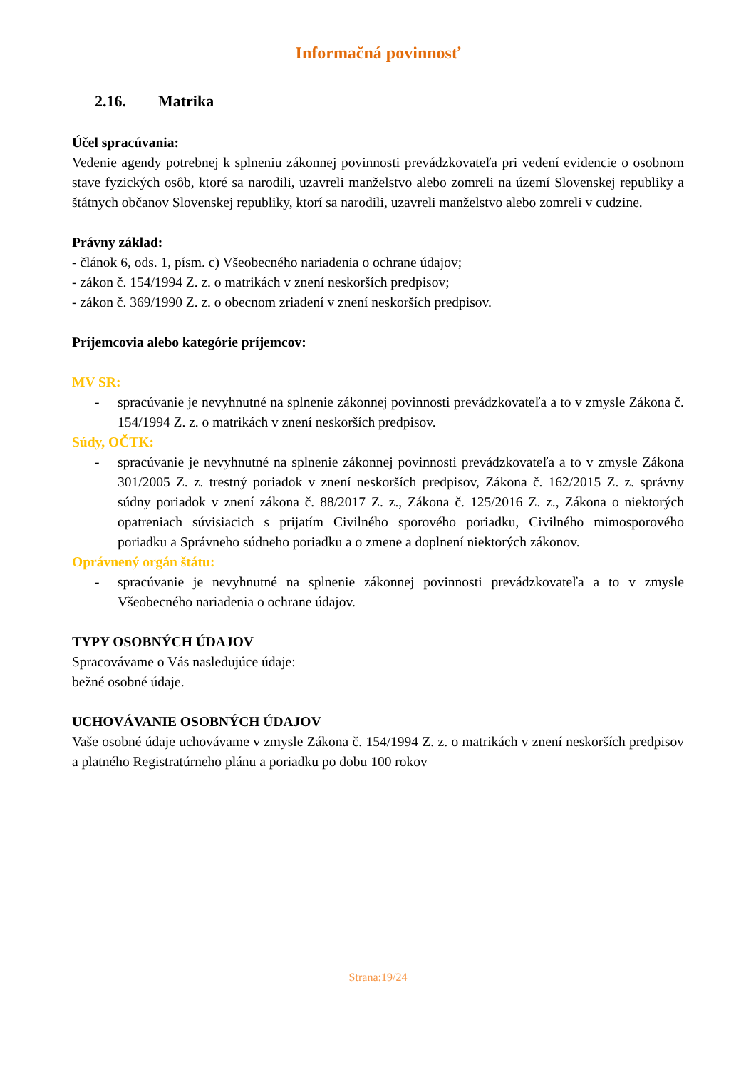Informačná povinnosť
2.16. Matrika
Účel spracúvania:
Vedenie agendy potrebnej k splneniu zákonnej povinnosti prevádzkovateľa pri vedení evidencie o osobnom stave fyzických osôb, ktoré sa narodili, uzavreli manželstvo alebo zomreli na území Slovenskej republiky a štátnych občanov Slovenskej republiky, ktorí sa narodili, uzavreli manželstvo alebo zomreli v cudzine.
Právny základ:
- článok 6, ods. 1, písm. c) Všeobecného nariadenia o ochrane údajov;
- zákon č. 154/1994 Z. z. o matrikách v znení neskorších predpisov;
- zákon č. 369/1990 Z. z. o obecnom zriadení v znení neskorších predpisov.
Príjemcovia alebo kategórie príjemcov:
MV SR:
- spracúvanie je nevyhnutné na splnenie zákonnej povinnosti prevádzkovateľa a to v zmysle Zákona č. 154/1994 Z. z. o matrikách v znení neskorších predpisov.
Súdy, OČTK:
- spracúvanie je nevyhnutné na splnenie zákonnej povinnosti prevádzkovateľa a to v zmysle Zákona 301/2005 Z. z. trestný poriadok v znení neskorších predpisov, Zákona č. 162/2015 Z. z. správny súdny poriadok v znení zákona č. 88/2017 Z. z., Zákona č. 125/2016 Z. z., Zákona o niektorých opatreniach súvisiacich s prijatím Civilného sporového poriadku, Civilného mimosporového poriadku a Správneho súdneho poriadku a o zmene a doplnení niektorých zákonov.
Oprávnený orgán štátu:
- spracúvanie je nevyhnutné na splnenie zákonnej povinnosti prevádzkovateľa a to v zmysle Všeobecného nariadenia o ochrane údajov.
TYPY OSOBNÝCH ÚDAJOV
Spracovávame o Vás nasledujúce údaje:
bežné osobné údaje.
UCHOVÁVANIE OSOBNÝCH ÚDAJOV
Vaše osobné údaje uchovávame v zmysle Zákona č. 154/1994 Z. z. o matrikách v znení neskorších predpisov a platného Registratúrneho plánu a poriadku po dobu 100 rokov
Strana:19/24